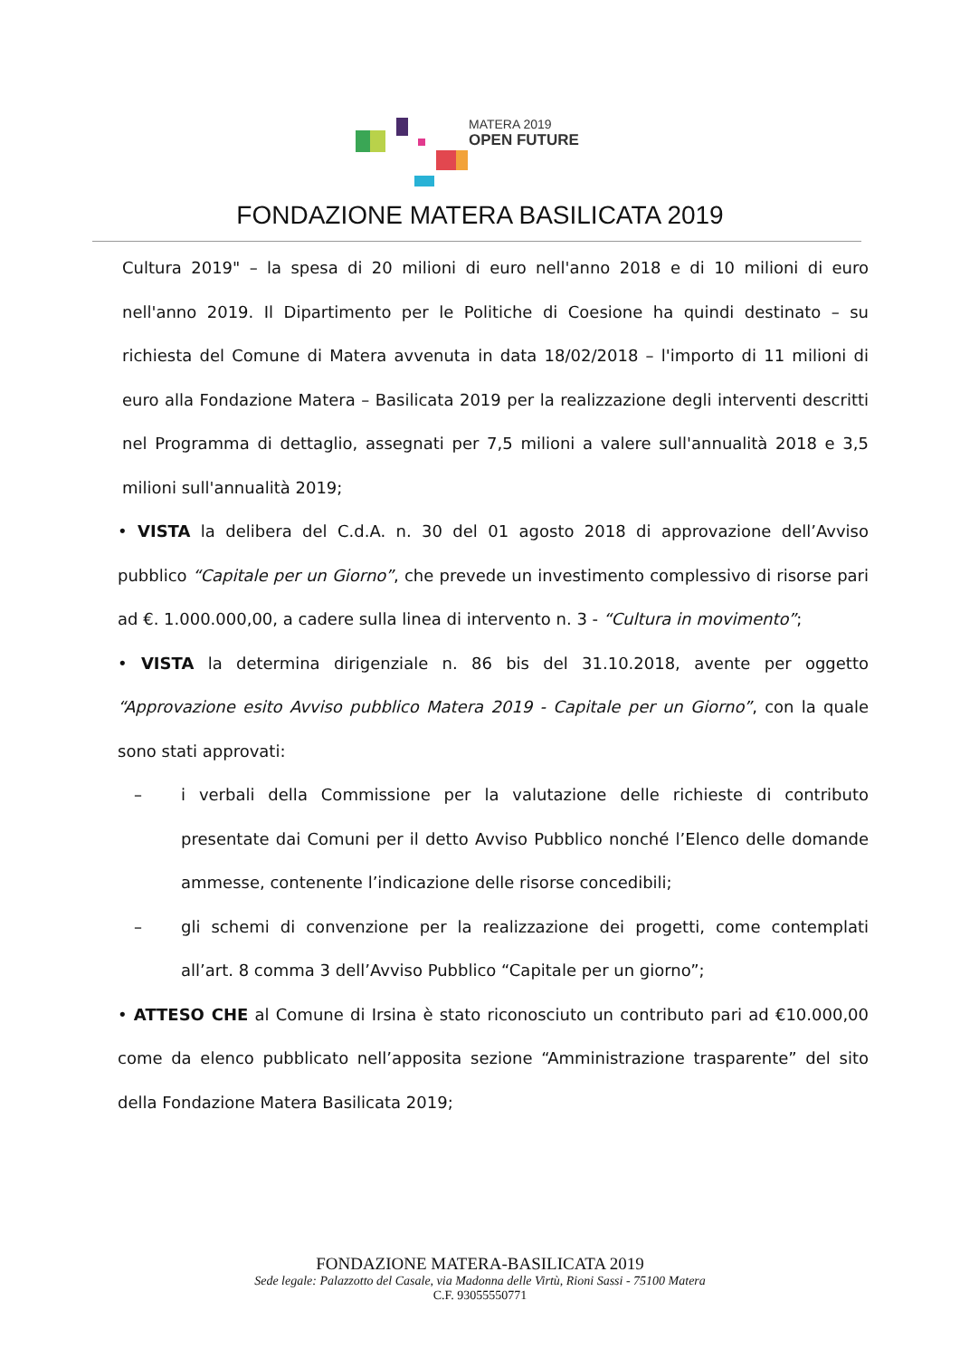MATERA 2019
OPEN FUTURE
FONDAZIONE MATERA BASILICATA 2019
Cultura 2019" – la spesa di 20 milioni di euro nell'anno 2018 e di 10 milioni di euro nell'anno 2019. Il Dipartimento per le Politiche di Coesione ha quindi destinato – su richiesta del Comune di Matera avvenuta in data 18/02/2018 – l'importo di 11 milioni di euro alla Fondazione Matera – Basilicata 2019 per la realizzazione degli interventi descritti nel Programma di dettaglio, assegnati per 7,5 milioni a valere sull'annualità 2018 e 3,5 milioni sull'annualità 2019;
• VISTA la delibera del C.d.A. n. 30 del 01 agosto 2018 di approvazione dell’Avviso pubblico “Capitale per un Giorno”, che prevede un investimento complessivo di risorse pari ad €. 1.000.000,00, a cadere sulla linea di intervento n. 3 - “Cultura in movimento”;
• VISTA la determina dirigenziale n. 86 bis del 31.10.2018, avente per oggetto “Approvazione esito Avviso pubblico Matera 2019 - Capitale per un Giorno”, con la quale sono stati approvati:
– i verbali della Commissione per la valutazione delle richieste di contributo presentate dai Comuni per il detto Avviso Pubblico nonché l’Elenco delle domande ammesse, contenente l’indicazione delle risorse concedibili;
– gli schemi di convenzione per la realizzazione dei progetti, come contemplati all’art. 8 comma 3 dell’Avviso Pubblico “Capitale per un giorno”;
• ATTESO CHE al Comune di Irsina è stato riconosciuto un contributo pari ad €10.000,00 come da elenco pubblicato nell’apposita sezione “Amministrazione trasparente” del sito della Fondazione Matera Basilicata 2019;
FONDAZIONE MATERA-BASILICATA 2019
Sede legale: Palazzotto del Casale, via Madonna delle Virtù, Rioni Sassi - 75100 Matera
C.F. 93055550771